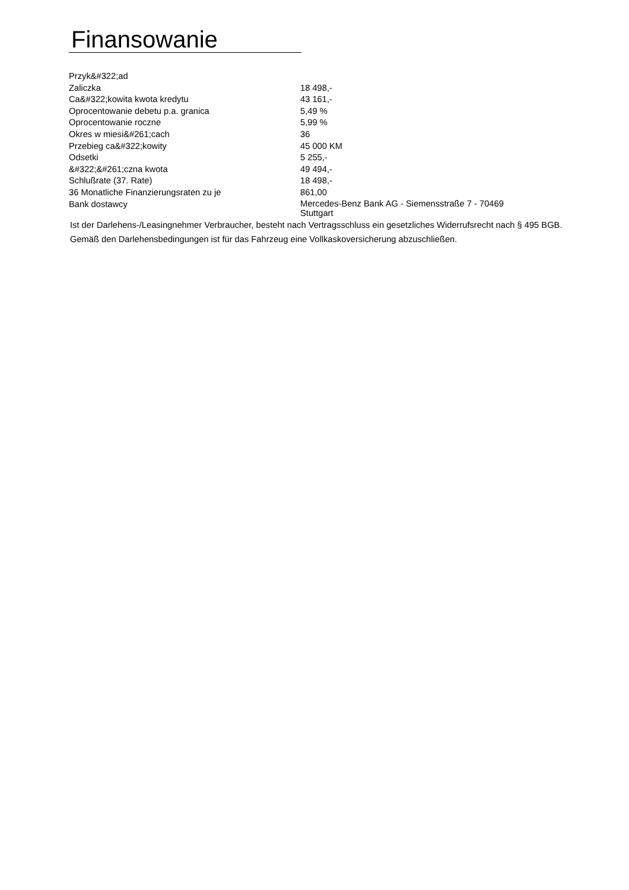Finansowanie
| Przyk&#322;ad | |
| Zaliczka | 18 498,- |
| Ca&#322;kowita kwota kredytu | 43 161,- |
| Oprocentowanie debetu p.a. granica | 5,49 % |
| Oprocentowanie roczne | 5,99 % |
| Okres w miesi&#261;cach | 36 |
| Przebieg ca&#322;kowity | 45 000 KM |
| Odsetki | 5 255,- |
| &#322;&#261;czna kwota | 49 494,- |
| Schlußrate (37. Rate) | 18 498,- |
| 36 Monatliche Finanzierungsraten zu je | 861,00 |
| Bank dostawcy | Mercedes-Benz Bank AG - Siemensstraße 7 - 70469 Stuttgart |
Ist der Darlehens-/Leasingnehmer Verbraucher, besteht nach Vertragsschluss ein gesetzliches Widerrufsrecht nach § 495 BGB.
Gemäß den Darlehensbedingungen ist für das Fahrzeug eine Vollkaskoversicherung abzuschließen.